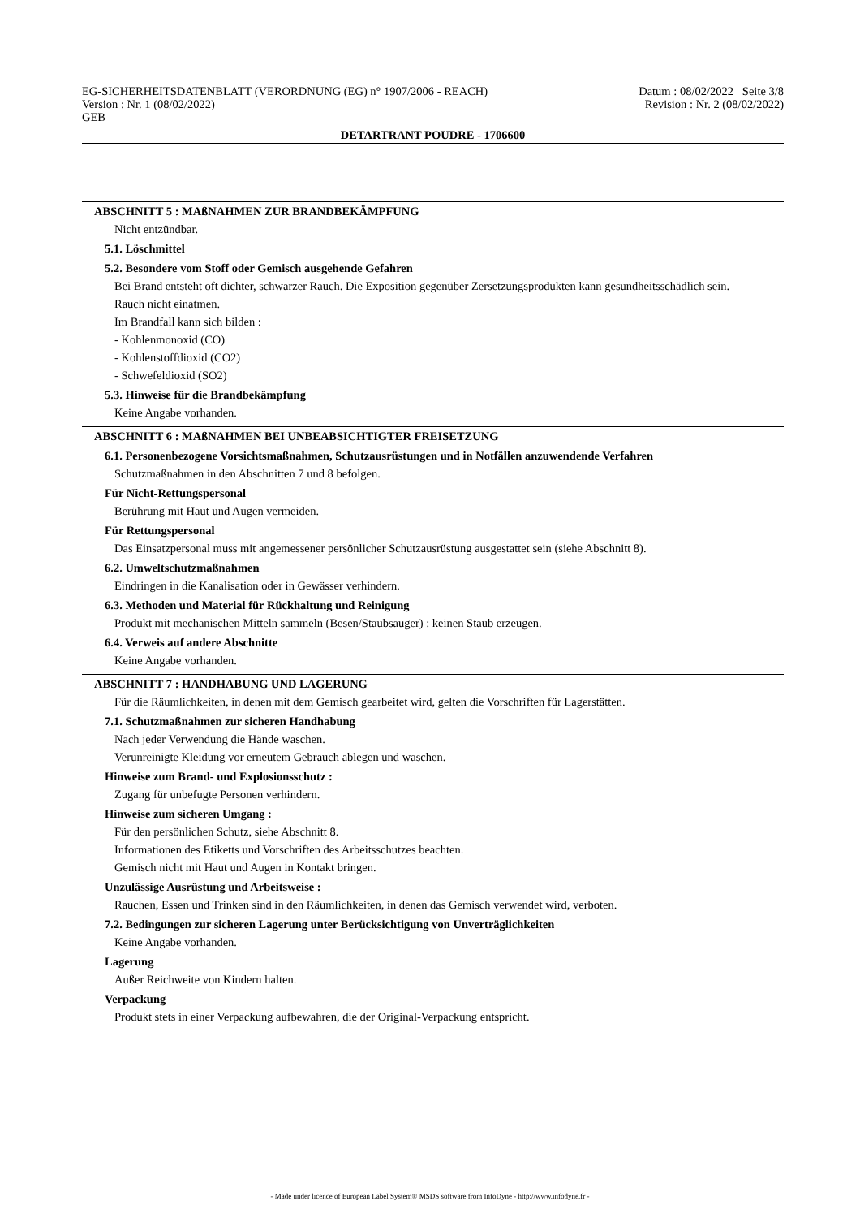EG-SICHERHEITSDATENBLATT (VERORDNUNG (EG) n° 1907/2006 - REACH) Datum : 08/02/2022 Seite 3/8
Version : Nr. 1 (08/02/2022) Revision : Nr. 2 (08/02/2022)
GEB
DETARTRANT POUDRE - 1706600
ABSCHNITT 5 : MAßNAHMEN ZUR BRANDBEKÄMPFUNG
Nicht entzündbar.
5.1. Löschmittel
5.2. Besondere vom Stoff oder Gemisch ausgehende Gefahren
Bei Brand entsteht oft dichter, schwarzer Rauch. Die Exposition gegenüber Zersetzungsprodukten kann gesundheitsschädlich sein.
Rauch nicht einatmen.
Im Brandfall kann sich bilden :
- Kohlenmonoxid (CO)
- Kohlenstoffdioxid (CO2)
- Schwefeldioxid (SO2)
5.3. Hinweise für die Brandbekämpfung
Keine Angabe vorhanden.
ABSCHNITT 6 : MAßNAHMEN BEI UNBEABSICHTIGTER FREISETZUNG
6.1. Personenbezogene Vorsichtsmaßnahmen, Schutzausrüstungen und in Notfällen anzuwendende Verfahren
Schutzmaßnahmen in den Abschnitten 7 und 8 befolgen.
Für Nicht-Rettungspersonal
Berührung mit Haut und Augen vermeiden.
Für Rettungspersonal
Das Einsatzpersonal muss mit angemessener persönlicher Schutzausrüstung ausgestattet sein (siehe Abschnitt 8).
6.2. Umweltschutzmaßnahmen
Eindringen in die Kanalisation oder in Gewässer verhindern.
6.3. Methoden und Material für Rückhaltung und Reinigung
Produkt mit mechanischen Mitteln sammeln (Besen/Staubsauger) : keinen Staub erzeugen.
6.4. Verweis auf andere Abschnitte
Keine Angabe vorhanden.
ABSCHNITT 7 : HANDHABUNG UND LAGERUNG
Für die Räumlichkeiten, in denen mit dem Gemisch gearbeitet wird, gelten die Vorschriften für Lagerstätten.
7.1. Schutzmaßnahmen zur sicheren Handhabung
Nach jeder Verwendung die Hände waschen.
Verunreinigte Kleidung vor erneutem Gebrauch ablegen und waschen.
Hinweise zum Brand- und Explosionsschutz :
Zugang für unbefugte Personen verhindern.
Hinweise zum sicheren Umgang :
Für den persönlichen Schutz, siehe Abschnitt 8.
Informationen des Etiketts und Vorschriften des Arbeitsschutzes beachten.
Gemisch nicht mit Haut und Augen in Kontakt bringen.
Unzulässige Ausrüstung und Arbeitsweise :
Rauchen, Essen und Trinken sind in den Räumlichkeiten, in denen das Gemisch verwendet wird, verboten.
7.2. Bedingungen zur sicheren Lagerung unter Berücksichtigung von Unverträglichkeiten
Keine Angabe vorhanden.
Lagerung
Außer Reichweite von Kindern halten.
Verpackung
Produkt stets in einer Verpackung aufbewahren, die der Original-Verpackung entspricht.
- Made under licence of European Label System® MSDS software from InfoDyne - http://www.infodyne.fr -